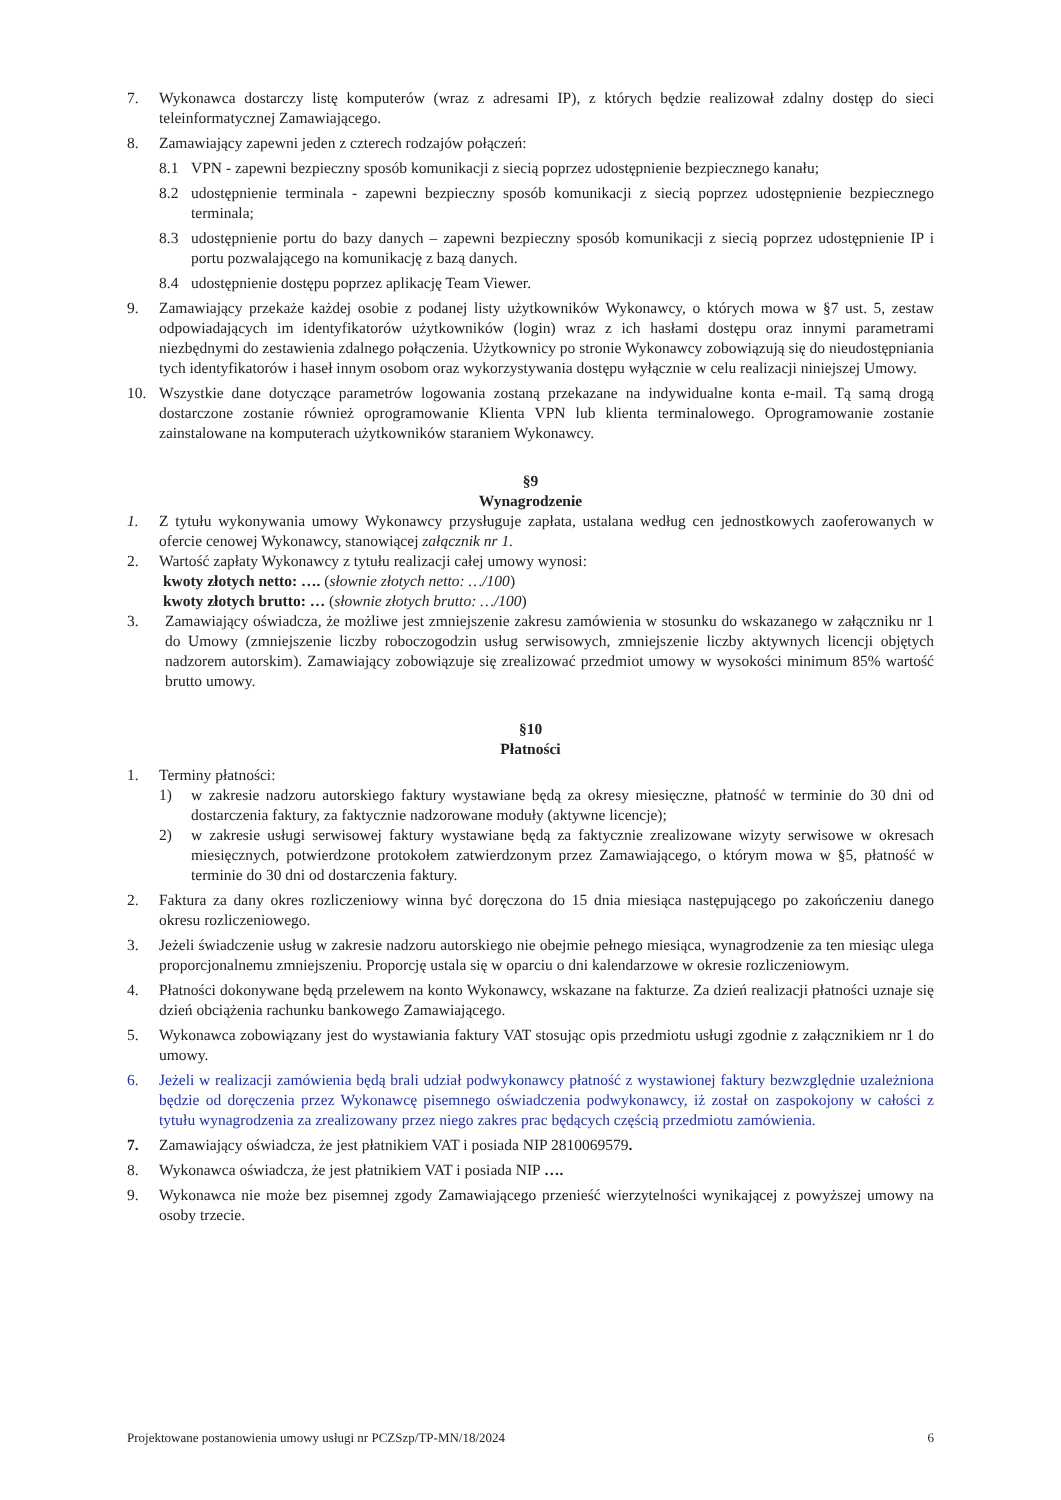7. Wykonawca dostarczy listę komputerów (wraz z adresami IP), z których będzie realizował zdalny dostęp do sieci teleinformatycznej Zamawiającego.
8. Zamawiający zapewni jeden z czterech rodzajów połączeń:
8.1 VPN - zapewni bezpieczny sposób komunikacji z siecią poprzez udostępnienie bezpiecznego kanału;
8.2 udostępnienie terminala - zapewni bezpieczny sposób komunikacji z siecią poprzez udostępnienie bezpiecznego terminala;
8.3 udostępnienie portu do bazy danych – zapewni bezpieczny sposób komunikacji z siecią poprzez udostępnienie IP i portu pozwalającego na komunikację z bazą danych.
8.4 udostępnienie dostępu poprzez aplikację Team Viewer.
9. Zamawiający przekaże każdej osobie z podanej listy użytkowników Wykonawcy, o których mowa w §7 ust. 5, zestaw odpowiadających im identyfikatorów użytkowników (login) wraz z ich hasłami dostępu oraz innymi parametrami niezbędnymi do zestawienia zdalnego połączenia. Użytkownicy po stronie Wykonawcy zobowiązują się do nieudostępniania tych identyfikatorów i haseł innym osobom oraz wykorzystywania dostępu wyłącznie w celu realizacji niniejszej Umowy.
10. Wszystkie dane dotyczące parametrów logowania zostaną przekazane na indywidualne konta e-mail. Tą samą drogą dostarczone zostanie również oprogramowanie Klienta VPN lub klienta terminalowego. Oprogramowanie zostanie zainstalowane na komputerach użytkowników staraniem Wykonawcy.
§9
Wynagrodzenie
1. Z tytułu wykonywania umowy Wykonawcy przysługuje zapłata, ustalana według cen jednostkowych zaoferowanych w ofercie cenowej Wykonawcy, stanowiącej załącznik nr 1.
2. Wartość zapłaty Wykonawcy z tytułu realizacji całej umowy wynosi:
kwoty złotych netto: …. (słownie złotych netto: …/100)
kwoty złotych brutto: … (słownie złotych brutto: …/100)
3. Zamawiający oświadcza, że możliwe jest zmniejszenie zakresu zamówienia w stosunku do wskazanego w załączniku nr 1 do Umowy (zmniejszenie liczby roboczogodzin usług serwisowych, zmniejszenie liczby aktywnych licencji objętych nadzorem autorskim). Zamawiający zobowiązuje się zrealizować przedmiot umowy w wysokości minimum 85% wartość brutto umowy.
§10
Płatności
1. Terminy płatności:
1) w zakresie nadzoru autorskiego faktury wystawiane będą za okresy miesięczne, płatność w terminie do 30 dni od dostarczenia faktury, za faktycznie nadzorowane moduły (aktywne licencje);
2) w zakresie usługi serwisowej faktury wystawiane będą za faktycznie zrealizowane wizyty serwisowe w okresach miesięcznych, potwierdzone protokołem zatwierdzonym przez Zamawiającego, o którym mowa w §5, płatność w terminie do 30 dni od dostarczenia faktury.
2. Faktura za dany okres rozliczeniowy winna być doręczona do 15 dnia miesiąca następującego po zakończeniu danego okresu rozliczeniowego.
3. Jeżeli świadczenie usług w zakresie nadzoru autorskiego nie obejmie pełnego miesiąca, wynagrodzenie za ten miesiąc ulega proporcjonalnemu zmniejszeniu. Proporcję ustala się w oparciu o dni kalendarzowe w okresie rozliczeniowym.
4. Płatności dokonywane będą przelewem na konto Wykonawcy, wskazane na fakturze. Za dzień realizacji płatności uznaje się dzień obciążenia rachunku bankowego Zamawiającego.
5. Wykonawca zobowiązany jest do wystawiania faktury VAT stosując opis przedmiotu usługi zgodnie z załącznikiem nr 1 do umowy.
6. Jeżeli w realizacji zamówienia będą brali udział podwykonawcy płatność z wystawionej faktury bezwzględnie uzależniona będzie od doręczenia przez Wykonawcę pisemnego oświadczenia podwykonawcy, iż został on zaspokojony w całości z tytułu wynagrodzenia za zrealizowany przez niego zakres prac będących częścią przedmiotu zamówienia.
7. Zamawiający oświadcza, że jest płatnikiem VAT i posiada NIP 2810069579.
8. Wykonawca oświadcza, że jest płatnikiem VAT i posiada NIP ….
9. Wykonawca nie może bez pisemnej zgody Zamawiającego przenieść wierzytelności wynikającej z powyższej umowy na osoby trzecie.
Projektowane postanowienia umowy usługi nr PCZSzp/TP-MN/18/2024 6